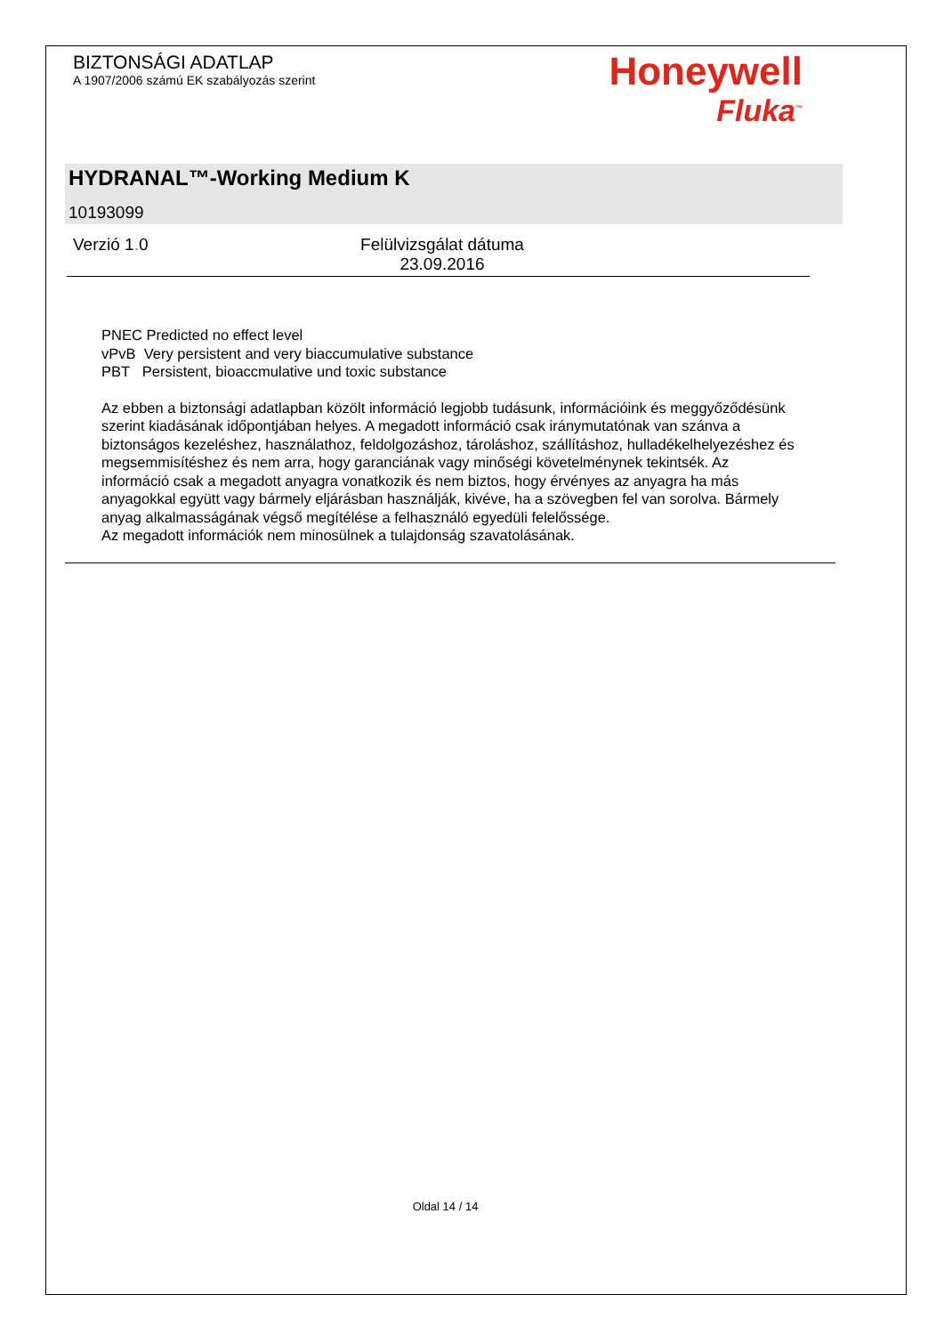BIZTONSÁGI ADATLAP
A 1907/2006 számú EK szabályozás szerint
Honeywell
Fluka<sup>™</sup>
HYDRANAL™-Working Medium K
10193099
Verzió 1. 0 Felülvizsgálat dátuma 23.09.2016
PNEC Predicted no effect level
vPvB Very persistent and very biaccumulative substance
PBT Persistent, bioaccmulative und toxic substance
Az ebben a biztonsági adatlapban közölt információ legjobb tudásunk, információink és meggyőződésünk szerint kiadásának időpontjában helyes. A megadott információ csak iránymutatónak van szánva a biztonságos kezeléshez, használathoz, feldolgozáshoz, tároláshoz, szállításhoz, hulladékelhelyezéshez és megsemmisítéshez és nem arra, hogy garanciának vagy minőségi követelménynek tekintsék. Az információ csak a megadott anyagra vonatkozik és nem biztos, hogy érvényes az anyagra ha más anyagokkal együtt vagy bármely eljárásban használják, kivéve, ha a szövegben fel van sorolva. Bármely anyag alkalmasságának végső megítélése a felhasználó egyedüli felelőssége.
Az megadott információk nem minosülnek a tulajdonság szavatolásának.
Oldal 14 / 14